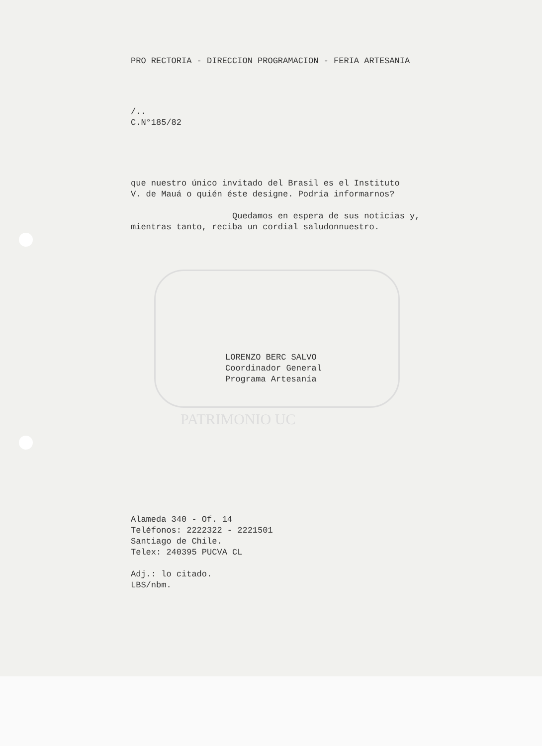PRO RECTORIA - DIRECCION PROGRAMACION - FERIA ARTESANIA
/..
C.N°185/82
que nuestro único invitado del Brasil es el Instituto
V. de Mauá o quién éste designe. Podría informarnos?
Quedamos en espera de sus noticias y,
mientras tanto, reciba un cordial saludonnuestro.
LORENZO BERC SALVO
Coordinador General
Programa Artesanía
PATRIMONIO UC
Alameda 340 - Of. 14
Teléfonos: 2222322 - 2221501
Santiago de Chile.
Telex: 240395 PUCVA CL
Adj.: lo citado.
LBS/nbm.